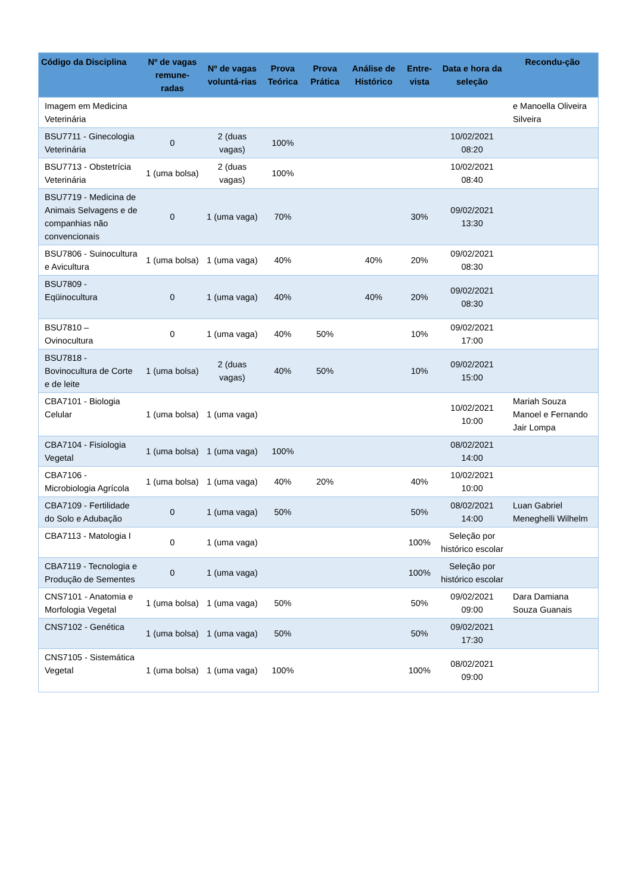| Código da Disciplina | Nº de vagas remune-radas | Nº de vagas voluntá-rias | Prova Teórica | Prova Prática | Análise de Histórico | Entre-vista | Data e hora da seleção | Recondu-ção |
| --- | --- | --- | --- | --- | --- | --- | --- | --- |
| Imagem em Medicina Veterinária | | | | | | | | e Manoella Oliveira Silveira |
| BSU7711 - Ginecologia Veterinária | 0 | 2 (duas vagas) | 100% | | | | 10/02/2021 08:20 | |
| BSU7713 - Obstetrícia Veterinária | 1 (uma bolsa) | 2 (duas vagas) | 100% | | | | 10/02/2021 08:40 | |
| BSU7719 - Medicina de Animais Selvagens e de companhias não convencionais | 0 | 1 (uma vaga) | 70% | | | 30% | 09/02/2021 13:30 | |
| BSU7806 - Suinocultura e Avicultura | 1 (uma bolsa) | 1 (uma vaga) | 40% | | 40% | 20% | 09/02/2021 08:30 | |
| BSU7809 - Eqüinocultura | 0 | 1 (uma vaga) | 40% | | 40% | 20% | 09/02/2021 08:30 | |
| BSU7810 – Ovinocultura | 0 | 1 (uma vaga) | 40% | 50% | | 10% | 09/02/2021 17:00 | |
| BSU7818 - Bovinocultura de Corte e de leite | 1 (uma bolsa) | 2 (duas vagas) | 40% | 50% | | 10% | 09/02/2021 15:00 | |
| CBA7101 - Biologia Celular | 1 (uma bolsa) | 1 (uma vaga) | | | | | 10/02/2021 10:00 | Mariah Souza Manoel e Fernando Jair Lompa |
| CBA7104 - Fisiologia Vegetal | 1 (uma bolsa) | 1 (uma vaga) | 100% | | | | 08/02/2021 14:00 | |
| CBA7106 - Microbiologia Agrícola | 1 (uma bolsa) | 1 (uma vaga) | 40% | 20% | | 40% | 10/02/2021 10:00 | |
| CBA7109 - Fertilidade do Solo e Adubação | 0 | 1 (uma vaga) | 50% | | | 50% | 08/02/2021 14:00 | Luan Gabriel Meneghelli Wilhelm |
| CBA7113 - Matologia I | 0 | 1 (uma vaga) | | | | 100% | Seleção por histórico escolar | |
| CBA7119 - Tecnologia e Produção de Sementes | 0 | 1 (uma vaga) | | | | 100% | Seleção por histórico escolar | |
| CNS7101 - Anatomia e Morfologia Vegetal | 1 (uma bolsa) | 1 (uma vaga) | 50% | | | 50% | 09/02/2021 09:00 | Dara Damiana Souza Guanais |
| CNS7102 - Genética | 1 (uma bolsa) | 1 (uma vaga) | 50% | | | 50% | 09/02/2021 17:30 | |
| CNS7105 - Sistemática Vegetal | 1 (uma bolsa) | 1 (uma vaga) | 100% | | | 100% | 08/02/2021 09:00 | |